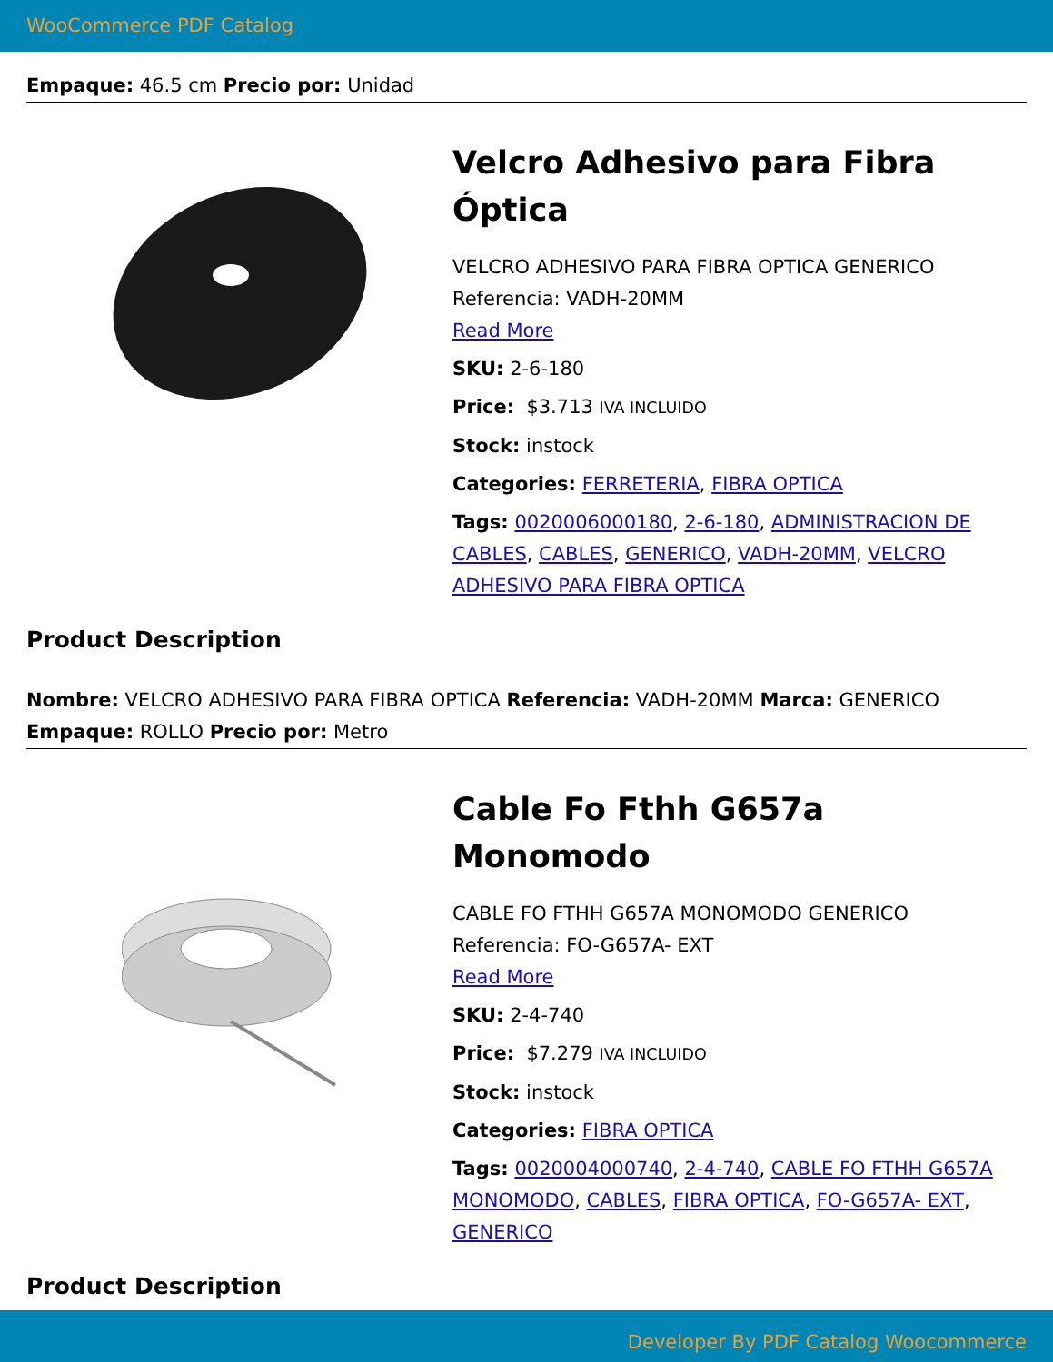WooCommerce PDF Catalog
Empaque: 46.5 cm Precio por: Unidad
Velcro Adhesivo para Fibra Óptica
VELCRO ADHESIVO PARA FIBRA OPTICA GENERICO
Referencia: VADH-20MM
Read More
SKU: 2-6-180
Price: $3.713 IVA INCLUIDO
Stock: instock
Categories: FERRETERIA, FIBRA OPTICA
Tags: 0020006000180, 2-6-180, ADMINISTRACION DE CABLES, CABLES, GENERICO, VADH-20MM, VELCRO ADHESIVO PARA FIBRA OPTICA
Product Description
Nombre: VELCRO ADHESIVO PARA FIBRA OPTICA Referencia: VADH-20MM Marca: GENERICO Empaque: ROLLO Precio por: Metro
Cable Fo Fthh G657a Monomodo
CABLE FO FTHH G657A MONOMODO GENERICO
Referencia: FO-G657A- EXT
Read More
SKU: 2-4-740
Price: $7.279 IVA INCLUIDO
Stock: instock
Categories: FIBRA OPTICA
Tags: 0020004000740, 2-4-740, CABLE FO FTHH G657A MONOMODO, CABLES, FIBRA OPTICA, FO-G657A- EXT, GENERICO
Product Description
Developer By PDF Catalog Woocommerce